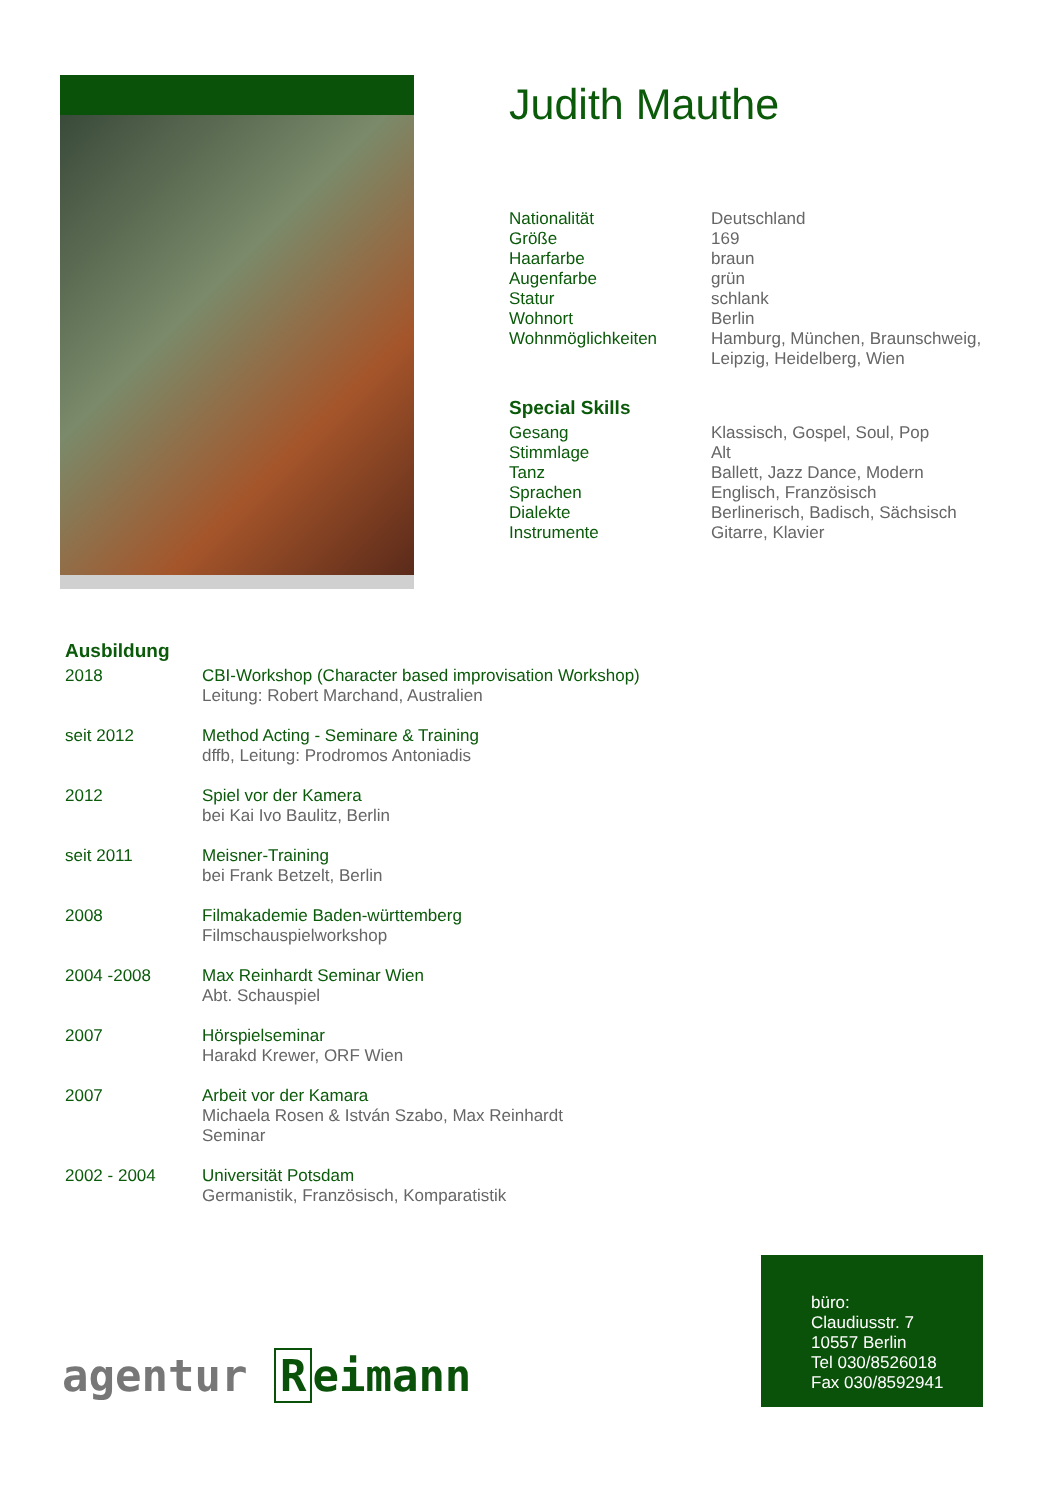Judith Mauthe
| Nationalität | Deutschland |
| Größe | 169 |
| Haarfarbe | braun |
| Augenfarbe | grün |
| Statur | schlank |
| Wohnort | Berlin |
| Wohnmöglichkeiten | Hamburg, München, Braunschweig, Leipzig, Heidelberg, Wien |
Special Skills
| Gesang | Klassisch, Gospel, Soul, Pop |
| Stimmlage | Alt |
| Tanz | Ballett, Jazz Dance, Modern |
| Sprachen | Englisch, Französisch |
| Dialekte | Berlinerisch, Badisch, Sächsisch |
| Instrumente | Gitarre, Klavier |
Ausbildung
| 2018 | CBI-Workshop (Character based improvisation Workshop) Leitung: Robert Marchand, Australien |
| seit 2012 | Method Acting - Seminare & Training dffb, Leitung: Prodromos Antoniadis |
| 2012 | Spiel vor der Kamera bei Kai Ivo Baulitz, Berlin |
| seit 2011 | Meisner-Training bei Frank Betzelt, Berlin |
| 2008 | Filmakademie Baden-württemberg Filmschauspielworkshop |
| 2004 -2008 | Max Reinhardt Seminar Wien Abt. Schauspiel |
| 2007 | Hörspielseminar Harakd Krewer, ORF Wien |
| 2007 | Arbeit vor der Kamara Michaela Rosen & István Szabo, Max Reinhardt Seminar |
| 2002 - 2004 | Universität Potsdam Germanistik, Französisch, Komparatistik |
büro:
Claudiusstr. 7
10557 Berlin
Tel 030/8526018
Fax 030/8592941
agentur R eimann